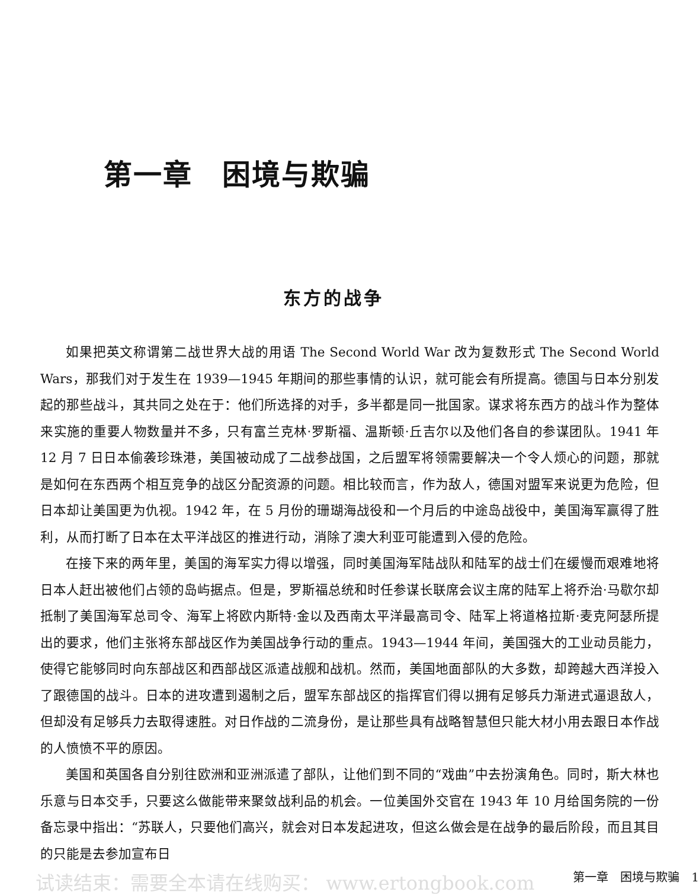第一章　困境与欺骗
东方的战争
如果把英文称谓第二战世界大战的用语 The Second World War 改为复数形式 The Second World Wars，那我们对于发生在 1939—1945 年期间的那些事情的认识，就可能会有所提高。德国与日本分别发起的那些战斗，其共同之处在于：他们所选择的对手，多半都是同一批国家。谋求将东西方的战斗作为整体来实施的重要人物数量并不多，只有富兰克林·罗斯福、温斯顿·丘吉尔以及他们各自的参谋团队。1941 年 12 月 7 日日本偷袭珍珠港，美国被动成了二战参战国，之后盟军将领需要解决一个令人烦心的问题，那就是如何在东西两个相互竞争的战区分配资源的问题。相比较而言，作为敌人，德国对盟军来说更为危险，但日本却让美国更为仇视。1942 年，在 5 月份的珊瑚海战役和一个月后的中途岛战役中，美国海军赢得了胜利，从而打断了日本在太平洋战区的推进行动，消除了澳大利亚可能遭到入侵的危险。
在接下来的两年里，美国的海军实力得以增强，同时美国海军陆战队和陆军的战士们在缓慢而艰难地将日本人赶出被他们占领的岛屿据点。但是，罗斯福总统和时任参谋长联席会议主席的陆军上将乔治·马歇尔却抵制了美国海军总司令、海军上将欧内斯特·金以及西南太平洋最高司令、陆军上将道格拉斯·麦克阿瑟所提出的要求，他们主张将东部战区作为美国战争行动的重点。1943—1944 年间，美国强大的工业动员能力，使得它能够同时向东部战区和西部战区派遣战舰和战机。然而，美国地面部队的大多数，却跨越大西洋投入了跟德国的战斗。日本的进攻遭到遏制之后，盟军东部战区的指挥官们得以拥有足够兵力渐进式逼退敌人，但却没有足够兵力去取得速胜。对日作战的二流身份，是让那些具有战略智慧但只能大材小用去跟日本作战的人愤愤不平的原因。
美国和英国各自分别往欧洲和亚洲派遣了部队，让他们到不同的“戏曲”中去扮演角色。同时，斯大林也乐意与日本交手，只要这么做能带来聚敛战利品的机会。一位美国外交官在 1943 年 10 月给国务院的一份备忘录中指出：“苏联人，只要他们高兴，就会对日本发起进攻，但这么做会是在战争的最后阶段，而且其目的只能是去参加宣布日
试读结束：需要全本请在线购买： www.ertongbook.com 第一章　困境与欺骗　1